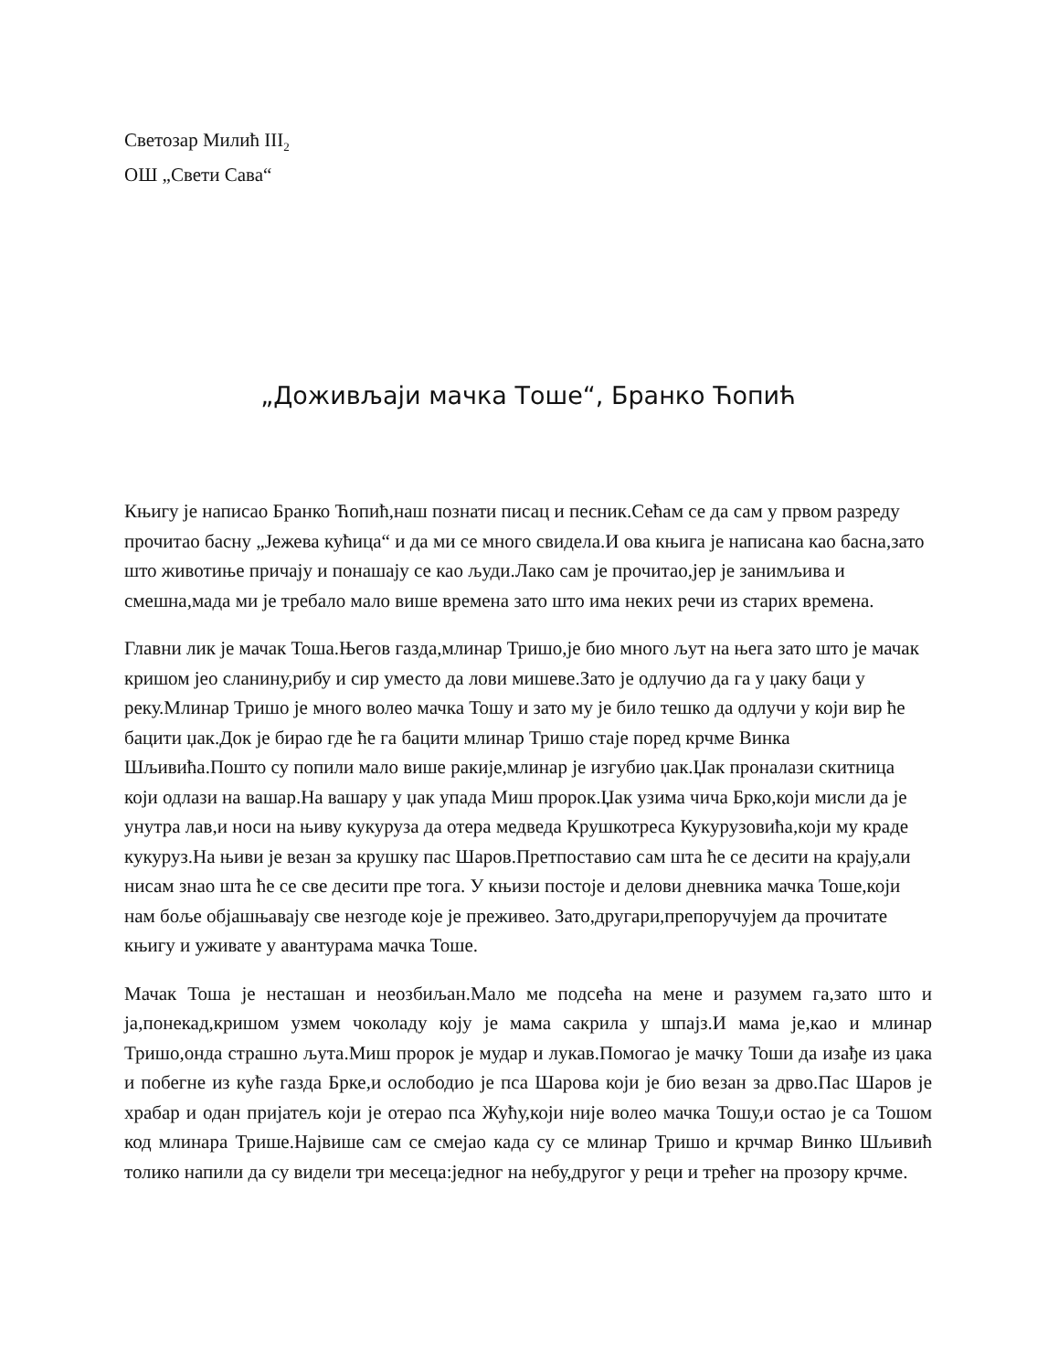Светозар Милић III<sub>2</sub>
ОШ „Свети Сава“
„Доживљаји мачка Тоше“, Бранко Ћопић
Књигу је написао Бранко Ћопић,наш познати писац и песник.Сећам се да сам у првом разреду прочитао басну „Јежева кућица“ и да ми се много свидела.И ова књига је написана као басна,зато што животиње причају и понашају се као људи.Лако сам је прочитао,јер је занимљива и смешна,мада ми је требало мало више времена зато што има неких речи из старих времена.
Главни лик је мачак Тоша.Његов газда,млинар Тришо,је био много љут на њега зато што је мачак кришом јео сланину,рибу и сир уместо да лови мишеве.Зато је одлучио да га у џаку баци у реку.Млинар Тришо је много волео мачка Тошу и зато му је било тешко да одлучи у који вир ће бацити џак.Док је бирао где ће га бацити млинар Тришо стаје поред крчме Винка Шљивића.Пошто су попили мало више ракије,млинар је изгубио џак.Џак проналази скитница који одлази на вашар.На вашару у џак упада Миш пророк.Џак узима чича Брко,који мисли да је унутра лав,и носи на њиву кукуруза да отера медведа Крушкотреса Кукурузовића,који му краде кукуруз.На њиви је везан за крушку пас Шаров.Претпоставио сам шта ће се десити на крају,али нисам знао шта ће се све десити пре тога. У књизи постоје и делови дневника мачка Тоше,који нам боље објашњавају све незгоде које је преживео. Зато,другари,препоручујем да прочитате књигу и уживате у авантурама мачка Тоше.
Мачак Тоша је несташан и неозбиљан.Мало ме подсећа на мене и разумем га,зато што и ја,понекад,кришом узмем чоколаду коју је мама сакрила у шпајз.И мама је,као и млинар Тришо,онда страшно љута.Миш пророк је мудар и лукав.Помогао је мачку Тоши да изађе из џака и побегне из куће газда Брке,и ослободио је пса Шарова који је био везан за дрво.Пас Шаров је храбар и одан пријатељ који је отерао пса Жућу,који није волео мачка Тошу,и остао је са Тошом код млинара Трише.Највише сам се смејао када су се млинар Тришо и крчмар Винко Шљивић толико напили да су видели три месеца:једног на небу,другог у реци и трећег на прозору крчме.